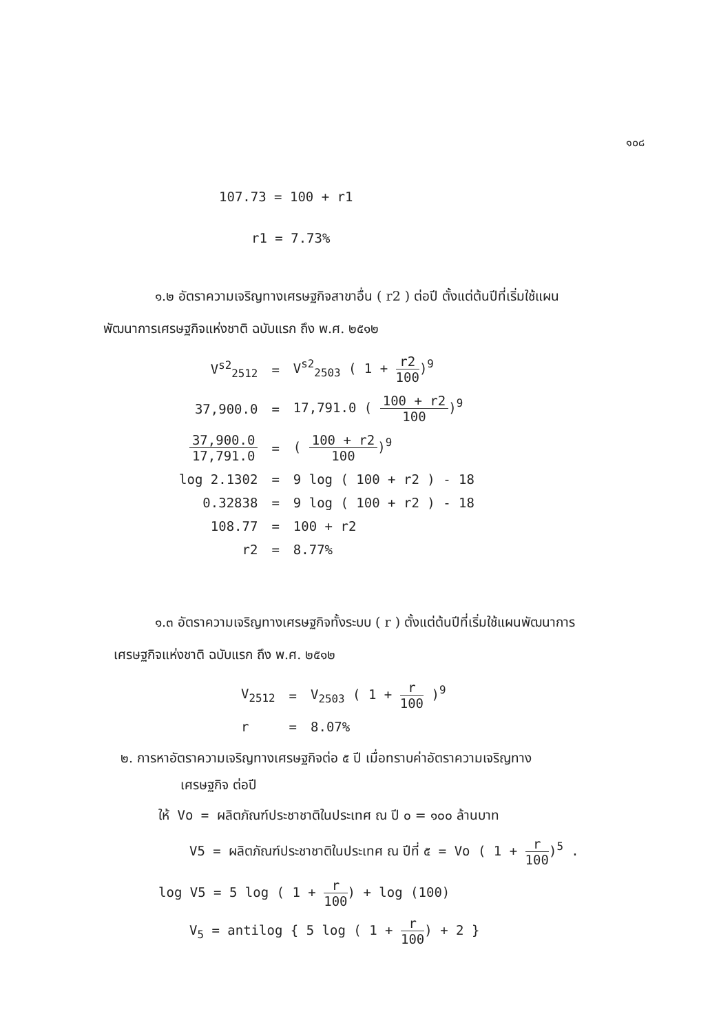๑๐๘
107.73 = 100 + r1
r1 = 7.73%
๑.๒ อัตราความเจริญทางเศรษฐกิจสาขาอื่น ( r2 ) ต่อปี ตั้งแต่ต้นปีที่เริ่มใช้แผน
พัฒนาการเศรษฐกิจแห่งชาติ ฉบับแรก ถึง พ.ศ. ๒๕๑๒
| V<sup>s2</sup><sub>2512</sub> | = | V<sup>s2</sup><sub>2503</sub> ( 1 + r2 100 )<sup>9</sup> |
| 37,900.0 | = | 17,791.0 ( 100 + r2 100 )<sup>9</sup> |
| 37,900.0 17,791.0 | = | ( 100 + r2 100 )<sup>9</sup> |
| log 2.1302 | = | 9 log ( 100 + r2 ) - 18 |
| 0.32838 | = | 9 log ( 100 + r2 ) - 18 |
| 108.77 | = | 100 + r2 |
| r2 | = | 8.77% |
๑.๓ อัตราความเจริญทางเศรษฐกิจทั้งระบบ ( r ) ตั้งแต่ต้นปีที่เริ่มใช้แผนพัฒนาการ
เศรษฐกิจแห่งชาติ ฉบับแรก ถึง พ.ศ. ๒๕๑๒
| V<sub>2512</sub> | = | V<sub>2503</sub> ( 1 + r 100 )<sup>9</sup> |
| r | = | 8.07% |
๒. การหาอัตราความเจริญทางเศรษฐกิจต่อ ๕ ปี เมื่อทราบค่าอัตราความเจริญทาง
เศรษฐกิจ ต่อปี
ให้ Vo = ผลิตภัณฑ์ประชาชาติในประเทศ ณ ปี ๐ = ๑๐๐ ล้านบาท
V5 = ผลิตภัณฑ์ประชาชาติในประเทศ ณ ปีที่ ๕ = Vo ( 1 + r 100)<sup>5</sup> .
log V5 = 5 log ( 1 + r 100) + log (100)
V<sub>5</sub> = antilog { 5 log ( 1 + r 100) + 2 }